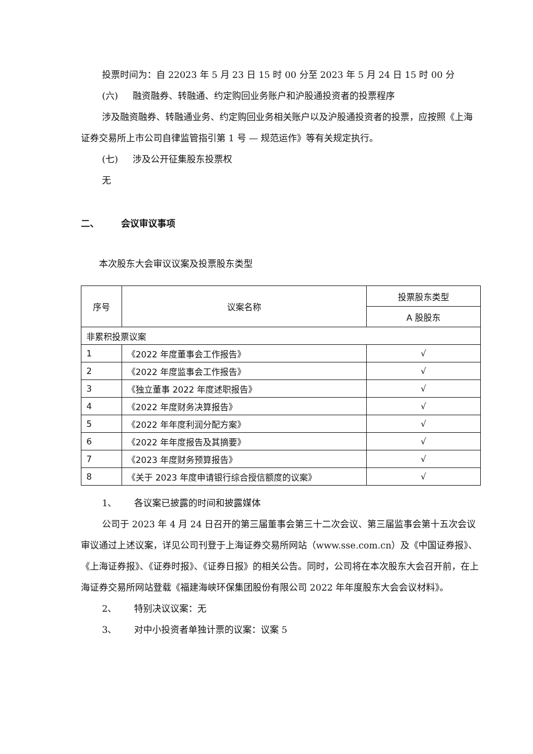投票时间为：自 22023 年 5 月 23 日 15 时 00 分至 2023 年 5 月 24 日 15 时 00 分
(六) 融资融券、转融通、约定购回业务账户和沪股通投资者的投票程序
涉及融资融券、转融通业务、约定购回业务相关账户以及沪股通投资者的投票，应按照《上海证券交易所上市公司自律监管指引第 1 号 — 规范运作》等有关规定执行。
(七) 涉及公开征集股东投票权
无
二、 会议审议事项
本次股东大会审议议案及投票股东类型
| 序号 | 议案名称 | 投票股东类型 |
| --- | --- | --- |
| | | A 股股东 |
| 非累积投票议案 | | |
| 1 | 《2022 年度董事会工作报告》 | √ |
| 2 | 《2022 年度监事会工作报告》 | √ |
| 3 | 《独立董事 2022 年度述职报告》 | √ |
| 4 | 《2022 年度财务决算报告》 | √ |
| 5 | 《2022 年年度利润分配方案》 | √ |
| 6 | 《2022 年年度报告及其摘要》 | √ |
| 7 | 《2023 年度财务预算报告》 | √ |
| 8 | 《关于 2023 年度申请银行综合授信额度的议案》 | √ |
1、 各议案已披露的时间和披露媒体
公司于 2023 年 4 月 24 日召开的第三届董事会第三十二次会议、第三届监事会第十五次会议审议通过上述议案，详见公司刊登于上海证券交易所网站（www.sse.com.cn）及《中国证券报》、《上海证券报》、《证券时报》、《证券日报》的相关公告。同时，公司将在本次股东大会召开前，在上海证券交易所网站登载《福建海峡环保集团股份有限公司 2022 年年度股东大会会议材料》。
2、 特别决议议案：无
3、 对中小投资者单独计票的议案：议案 5